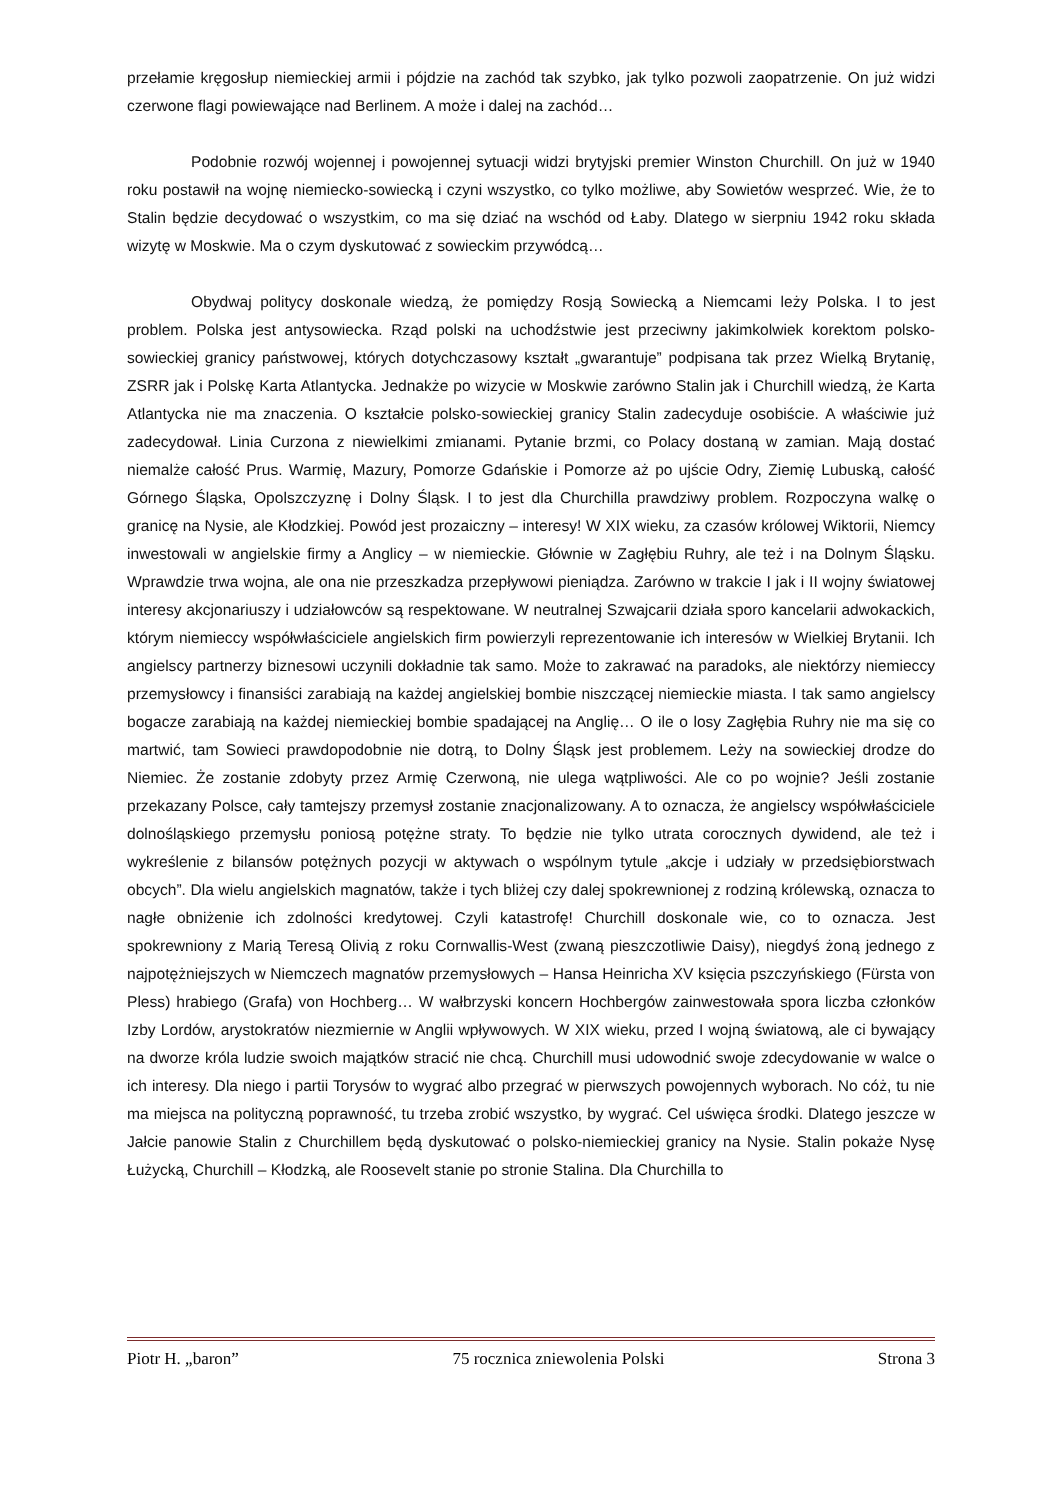przełamie kręgosłup niemieckiej armii i pójdzie na zachód tak szybko, jak tylko pozwoli zaopatrzenie. On już widzi czerwone flagi powiewające nad Berlinem. A może i dalej na zachód…
Podobnie rozwój wojennej i powojennej sytuacji widzi brytyjski premier Winston Churchill. On już w 1940 roku postawił na wojnę niemiecko-sowiecką i czyni wszystko, co tylko możliwe, aby Sowietów wesprzeć. Wie, że to Stalin będzie decydować o wszystkim, co ma się dziać na wschód od Łaby. Dlatego w sierpniu 1942 roku składa wizytę w Moskwie. Ma o czym dyskutować z sowieckim przywódcą…
Obydwaj politycy doskonale wiedzą, że pomiędzy Rosją Sowiecką a Niemcami leży Polska. I to jest problem. Polska jest antysowiecka. Rząd polski na uchodźstwie jest przeciwny jakimkolwiek korektom polsko-sowieckiej granicy państwowej, których dotychczasowy kształt „gwarantuje” podpisana tak przez Wielką Brytanię, ZSRR jak i Polskę Karta Atlantycka. Jednakże po wizycie w Moskwie zarówno Stalin jak i Churchill wiedzą, że Karta Atlantycka nie ma znaczenia. O kształcie polsko-sowieckiej granicy Stalin zadecyduje osobiście. A właściwie już zadecydował. Linia Curzona z niewielkimi zmianami. Pytanie brzmi, co Polacy dostaną w zamian. Mają dostać niemalże całość Prus. Warmię, Mazury, Pomorze Gdańskie i Pomorze aż po ujście Odry, Ziemię Lubuską, całość Górnego Śląska, Opolszczyznę i Dolny Śląsk. I to jest dla Churchilla prawdziwy problem. Rozpoczyna walkę o granicę na Nysie, ale Kłodzkiej. Powód jest prozaiczny – interesy! W XIX wieku, za czasów królowej Wiktorii, Niemcy inwestowali w angielskie firmy a Anglicy – w niemieckie. Głównie w Zagłębiu Ruhry, ale też i na Dolnym Śląsku. Wprawdzie trwa wojna, ale ona nie przeszkadza przepływowi pieniądza. Zarówno w trakcie I jak i II wojny światowej interesy akcjonariuszy i udziałowców są respektowane. W neutralnej Szwajcarii działa sporo kancelarii adwokackich, którym niemieccy współwłaściciele angielskich firm powierzyli reprezentowanie ich interesów w Wielkiej Brytanii. Ich angielscy partnerzy biznesowi uczynili dokładnie tak samo. Może to zakrawać na paradoks, ale niektórzy niemieccy przemysłowcy i finansiści zarabiają na każdej angielskiej bombie niszczącej niemieckie miasta. I tak samo angielscy bogacze zarabiają na każdej niemieckiej bombie spadającej na Anglię… O ile o losy Zagłębia Ruhry nie ma się co martwić, tam Sowieci prawdopodobnie nie dotrą, to Dolny Śląsk jest problemem. Leży na sowieckiej drodze do Niemiec. Że zostanie zdobyty przez Armię Czerwoną, nie ulega wątpliwości. Ale co po wojnie? Jeśli zostanie przekazany Polsce, cały tamtejszy przemysł zostanie znacjonalizowany. A to oznacza, że angielscy współwłaściciele dolnośląskiego przemysłu poniosą potężne straty. To będzie nie tylko utrata corocznych dywidend, ale też i wykreślenie z bilansów potężnych pozycji w aktywach o wspólnym tytule „akcje i udziały w przedsiębiorstwach obcych”. Dla wielu angielskich magnatów, także i tych bliżej czy dalej spokrewnionej z rodziną królewską, oznacza to nagłe obniżenie ich zdolności kredytowej. Czyli katastrofę! Churchill doskonale wie, co to oznacza. Jest spokrewniony z Marią Teresą Olivią z roku Cornwallis-West (zwaną pieszczotliwie Daisy), niegdyś żoną jednego z najpotężniejszych w Niemczech magnatów przemysłowych – Hansa Heinricha XV księcia pszczyńskiego (Fürsta von Pless) hrabiego (Grafa) von Hochberg… W wałbrzyski koncern Hochbergów zainwestowała spora liczba członków Izby Lordów, arystokratów niezmiernie w Anglii wpływowych. W XIX wieku, przed I wojną światową, ale ci bywający na dworze króla ludzie swoich majątków stracić nie chcą. Churchill musi udowodnić swoje zdecydowanie w walce o ich interesy. Dla niego i partii Torysów to wygrać albo przegrać w pierwszych powojennych wyborach. No cóż, tu nie ma miejsca na polityczną poprawność, tu trzeba zrobić wszystko, by wygrać. Cel uświęca środki. Dlatego jeszcze w Jałcie panowie Stalin z Churchillem będą dyskutować o polsko-niemieckiej granicy na Nysie. Stalin pokaże Nysę Łużycką, Churchill – Kłodzką, ale Roosevelt stanie po stronie Stalina. Dla Churchilla to
Piotr H. „baron” 75 rocznica zniewolenia Polski Strona 3